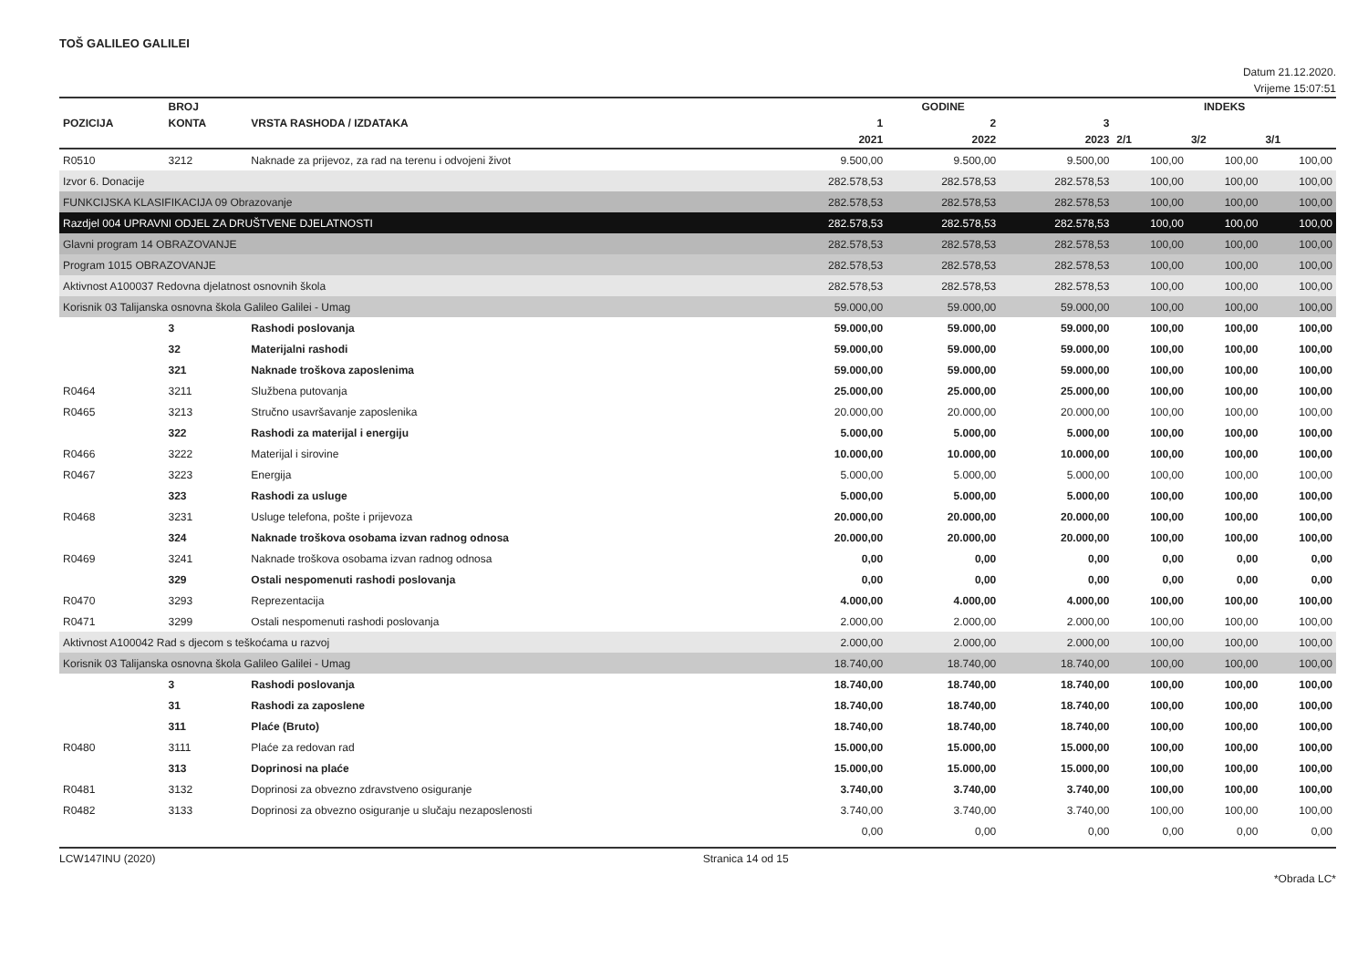TOŠ GALILEO GALILEI
Datum 21.12.2020.
Vrijeme 15:07:51
| | BROJ | | GODINE | | | INDEKS | | |
| --- | --- | --- | --- | --- | --- | --- | --- | --- |
| POZICIJA | KONTA | VRSTA RASHODA / IZDATAKA | 1 | 2 | 3 | | | |
| | | | 2021 | 2022 | 2023 | 2/1 | 3/2 | 3/1 |
| R0510 | 3212 | Naknade za prijevoz, za rad na terenu i odvojeni život | 9.500,00 | 9.500,00 | 9.500,00 | 100,00 | 100,00 | 100,00 |
| Izvor 6. Donacije | | | 282.578,53 | 282.578,53 | 282.578,53 | 100,00 | 100,00 | 100,00 |
| FUNKCIJSKA KLASIFIKACIJA 09 Obrazovanje | | | 282.578,53 | 282.578,53 | 282.578,53 | 100,00 | 100,00 | 100,00 |
| Razdjel 004 UPRAVNI ODJEL ZA DRUŠTVENE DJELATNOSTI | | | 282.578,53 | 282.578,53 | 282.578,53 | 100,00 | 100,00 | 100,00 |
| Glavni program 14 OBRAZOVANJE | | | 282.578,53 | 282.578,53 | 282.578,53 | 100,00 | 100,00 | 100,00 |
| Program 1015 OBRAZOVANJE | | | 282.578,53 | 282.578,53 | 282.578,53 | 100,00 | 100,00 | 100,00 |
| Aktivnost A100037 Redovna djelatnost osnovnih škola | | | 282.578,53 | 282.578,53 | 282.578,53 | 100,00 | 100,00 | 100,00 |
| Korisnik 03 Talijanska osnovna škola Galileo Galilei - Umag | | | 59.000,00 | 59.000,00 | 59.000,00 | 100,00 | 100,00 | 100,00 |
| | 3 | Rashodi poslovanja | 59.000,00 | 59.000,00 | 59.000,00 | 100,00 | 100,00 | 100,00 |
| | 32 | Materijalni rashodi | 59.000,00 | 59.000,00 | 59.000,00 | 100,00 | 100,00 | 100,00 |
| | 321 | Naknade troškova zaposlenima | 59.000,00 | 59.000,00 | 59.000,00 | 100,00 | 100,00 | 100,00 |
| R0464 | 3211 | Službena putovanja | 25.000,00 | 25.000,00 | 25.000,00 | 100,00 | 100,00 | 100,00 |
| R0465 | 3213 | Stručno usavršavanje zaposlenika | 20.000,00 | 20.000,00 | 20.000,00 | 100,00 | 100,00 | 100,00 |
| | 322 | Rashodi za materijal i energiju | 5.000,00 | 5.000,00 | 5.000,00 | 100,00 | 100,00 | 100,00 |
| R0466 | 3222 | Materijal i sirovine | 10.000,00 | 10.000,00 | 10.000,00 | 100,00 | 100,00 | 100,00 |
| R0467 | 3223 | Energija | 5.000,00 | 5.000,00 | 5.000,00 | 100,00 | 100,00 | 100,00 |
| | 323 | Rashodi za usluge | 5.000,00 | 5.000,00 | 5.000,00 | 100,00 | 100,00 | 100,00 |
| R0468 | 3231 | Usluge telefona, pošte i prijevoza | 20.000,00 | 20.000,00 | 20.000,00 | 100,00 | 100,00 | 100,00 |
| | 324 | Naknade troškova osobama izvan radnog odnosa | 20.000,00 | 20.000,00 | 20.000,00 | 100,00 | 100,00 | 100,00 |
| R0469 | 3241 | Naknade troškova osobama izvan radnog odnosa | 0,00 | 0,00 | 0,00 | 0,00 | 0,00 | 0,00 |
| | 329 | Ostali nespomenuti rashodi poslovanja | 0,00 | 0,00 | 0,00 | 0,00 | 0,00 | 0,00 |
| R0470 | 3293 | Reprezentacija | 4.000,00 | 4.000,00 | 4.000,00 | 100,00 | 100,00 | 100,00 |
| R0471 | 3299 | Ostali nespomenuti rashodi poslovanja | 2.000,00 | 2.000,00 | 2.000,00 | 100,00 | 100,00 | 100,00 |
| Aktivnost A100042 Rad s djecom s teškoćama u razvoj | | | 2.000,00 | 2.000,00 | 2.000,00 | 100,00 | 100,00 | 100,00 |
| Korisnik 03 Talijanska osnovna škola Galileo Galilei - Umag | | | 18.740,00 | 18.740,00 | 18.740,00 | 100,00 | 100,00 | 100,00 |
| | 3 | Rashodi poslovanja | 18.740,00 | 18.740,00 | 18.740,00 | 100,00 | 100,00 | 100,00 |
| | 31 | Rashodi za zaposlene | 18.740,00 | 18.740,00 | 18.740,00 | 100,00 | 100,00 | 100,00 |
| | 311 | Plaće (Bruto) | 18.740,00 | 18.740,00 | 18.740,00 | 100,00 | 100,00 | 100,00 |
| R0480 | 3111 | Plaće za redovan rad | 15.000,00 | 15.000,00 | 15.000,00 | 100,00 | 100,00 | 100,00 |
| | 313 | Doprinosi na plaće | 15.000,00 | 15.000,00 | 15.000,00 | 100,00 | 100,00 | 100,00 |
| R0481 | 3132 | Doprinosi za obvezno zdravstveno osiguranje | 3.740,00 | 3.740,00 | 3.740,00 | 100,00 | 100,00 | 100,00 |
| R0482 | 3133 | Doprinosi za obvezno osiguranje u slučaju nezaposlenosti | 3.740,00 | 3.740,00 | 3.740,00 | 100,00 | 100,00 | 100,00 |
| | | | 0,00 | 0,00 | 0,00 | 0,00 | 0,00 | 0,00 |
LCW147INU (2020) Stranica 14 od 15
*Obrada LC*